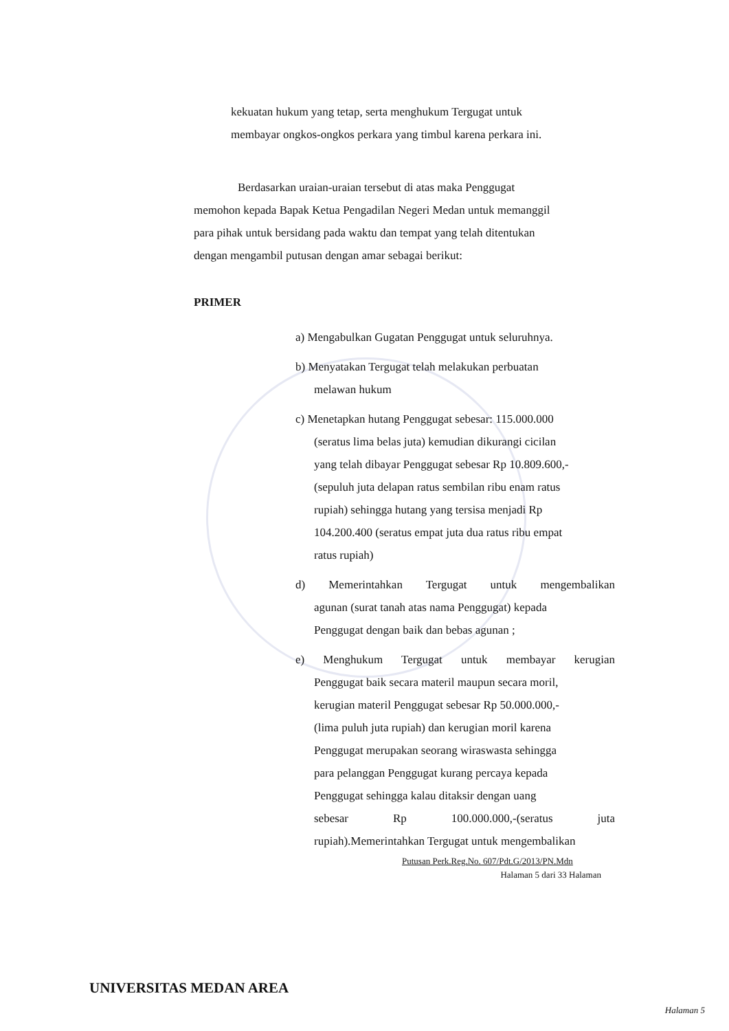kekuatan hukum yang tetap, serta menghukum Tergugat untuk
membayar ongkos-ongkos perkara yang timbul karena perkara ini.
Berdasarkan uraian-uraian tersebut di atas maka Penggugat
memohon kepada Bapak Ketua Pengadilan Negeri Medan untuk memanggil
para pihak untuk bersidang pada waktu dan tempat yang telah ditentukan
dengan mengambil putusan dengan amar sebagai berikut:
PRIMER
a) Mengabulkan Gugatan Penggugat untuk seluruhnya.
b) Menyatakan Tergugat telah melakukan perbuatan
melawan hukum
c) Menetapkan hutang Penggugat sebesar: 115.000.000
(seratus lima belas juta) kemudian dikurangi cicilan
yang telah dibayar Penggugat sebesar Rp 10.809.600,-
(sepuluh juta delapan ratus sembilan ribu enam ratus
rupiah) sehingga hutang yang tersisa menjadi Rp
104.200.400 (seratus empat juta dua ratus ribu empat
ratus rupiah)
d) Memerintahkan Tergugat untuk mengembalikan
agunan (surat tanah atas nama Penggugat) kepada
Penggugat dengan baik dan bebas agunan ;
e) Menghukum Tergugat untuk membayar kerugian
Penggugat baik secara materil maupun secara moril,
kerugian materil Penggugat sebesar Rp 50.000.000,-
(lima puluh juta rupiah) dan kerugian moril karena
Penggugat merupakan seorang wiraswasta sehingga
para pelanggan Penggugat kurang percaya kepada
Penggugat sehingga kalau ditaksir dengan uang
sebesar Rp 100.000.000,-(seratus juta
rupiah).Memerintahkan Tergugat untuk mengembalikan
Putusan Perk.Reg.No. 607/Pdt.G/2013/PN.Mdn
Halaman 5 dari 33 Halaman
UNIVERSITAS MEDAN AREA
Halaman 5